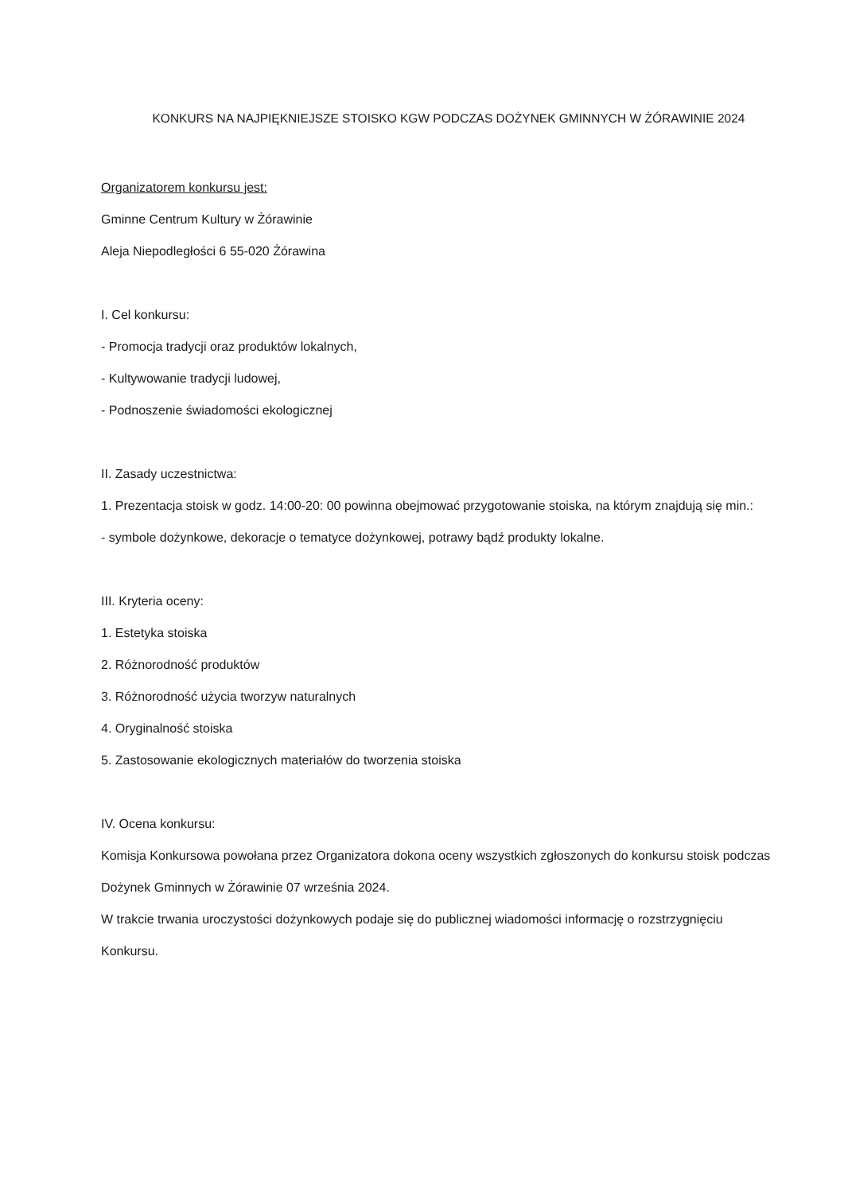KONKURS NA NAJPIĘKNIEJSZE STOISKO KGW PODCZAS DOŻYNEK GMINNYCH W ŻÓRAWINIE 2024
Organizatorem konkursu jest:
Gminne Centrum Kultury w Żórawinie
Aleja Niepodległości 6 55-020 Żórawina
I. Cel konkursu:
- Promocja tradycji oraz produktów lokalnych,
- Kultywowanie tradycji ludowej,
- Podnoszenie świadomości ekologicznej
II. Zasady uczestnictwa:
1. Prezentacja stoisk w godz. 14:00-20: 00 powinna obejmować przygotowanie stoiska, na którym znajdują się min.:
- symbole dożynkowe, dekoracje o tematyce dożynkowej, potrawy bądź produkty lokalne.
III. Kryteria oceny:
1. Estetyka stoiska
2. Różnorodność produktów
3. Różnorodność użycia tworzyw naturalnych
4. Oryginalność stoiska
5. Zastosowanie ekologicznych materiałów do tworzenia stoiska
IV. Ocena konkursu:
Komisja Konkursowa powołana przez Organizatora dokona oceny wszystkich zgłoszonych do konkursu stoisk podczas Dożynek Gminnych w Żórawinie 07 września 2024.
W trakcie trwania uroczystości dożynkowych podaje się do publicznej wiadomości informację o rozstrzygnięciu Konkursu.